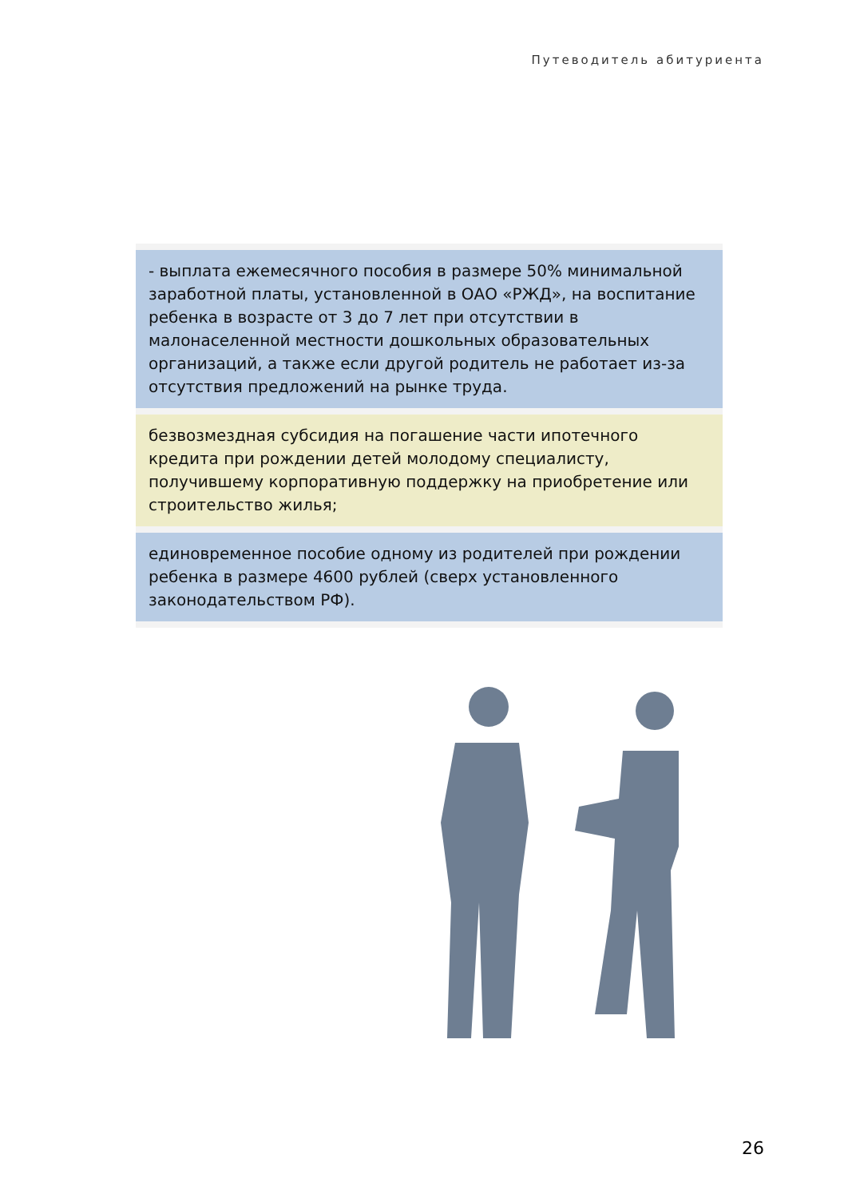Путеводитель абитуриента
- выплата ежемесячного пособия в размере 50% минимальной заработной платы, установленной в ОАО «РЖД», на воспитание ребенка в возрасте от 3 до 7 лет при отсутствии в малонаселенной местности дошкольных образовательных организаций, а также если другой родитель не работает из-за отсутствия предложений на рынке труда.
безвозмездная субсидия на погашение части ипотечного кредита при рождении детей молодому специалисту, получившему корпоративную поддержку на приобретение или строительство жилья;
единовременное пособие одному из родителей при рождении ребенка в размере 4600 рублей (сверх установленного законодательством РФ).
26